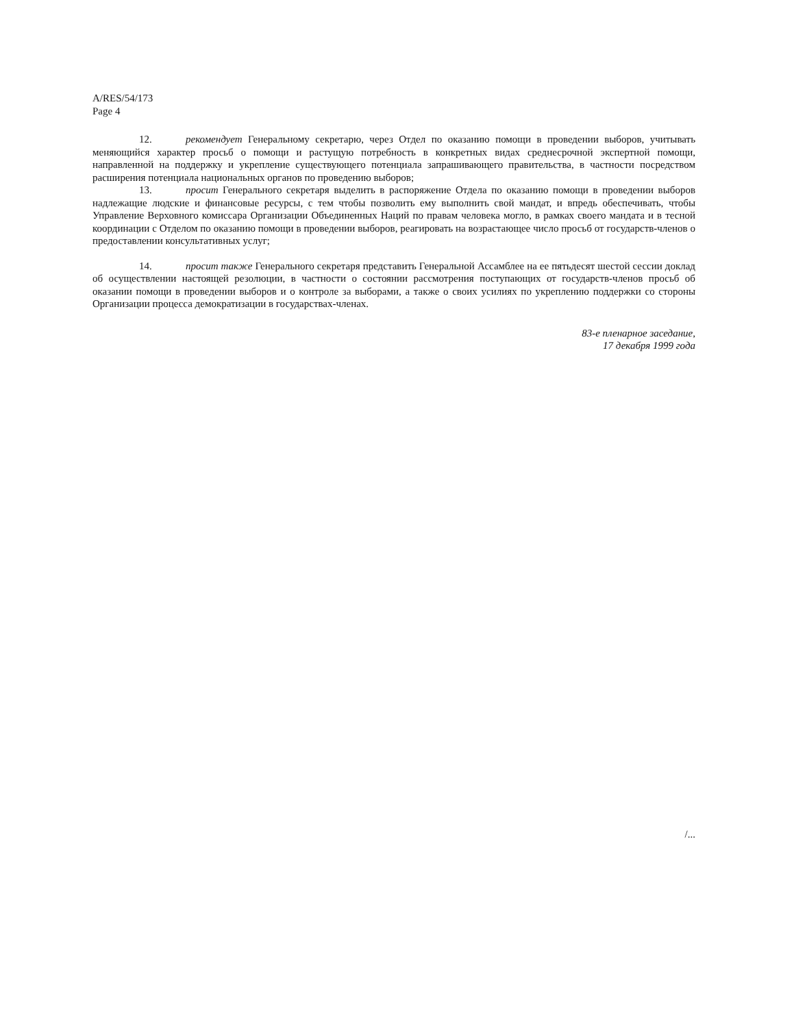A/RES/54/173
Page 4
12. рекомендует Генеральному секретарю, через Отдел по оказанию помощи в проведении выборов, учитывать меняющийся характер просьб о помощи и растущую потребность в конкретных видах среднесрочной экспертной помощи, направленной на поддержку и укрепление существующего потенциала запрашивающего правительства, в частности посредством расширения потенциала национальных органов по проведению выборов;
13. просит Генерального секретаря выделить в распоряжение Отдела по оказанию помощи в проведении выборов надлежащие людские и финансовые ресурсы, с тем чтобы позволить ему выполнить свой мандат, и впредь обеспечивать, чтобы Управление Верховного комиссара Организации Объединенных Наций по правам человека могло, в рамках своего мандата и в тесной координации с Отделом по оказанию помощи в проведении выборов, реагировать на возрастающее число просьб от государств-членов о предоставлении консультативных услуг;
14. просит также Генерального секретаря представить Генеральной Ассамблее на ее пятьдесят шестой сессии доклад об осуществлении настоящей резолюции, в частности о состоянии рассмотрения поступающих от государств-членов просьб об оказании помощи в проведении выборов и о контроле за выборами, а также о своих усилиях по укреплению поддержки со стороны Организации процесса демократизации в государствах-членах.
83-е пленарное заседание,
17 декабря 1999 года
/...